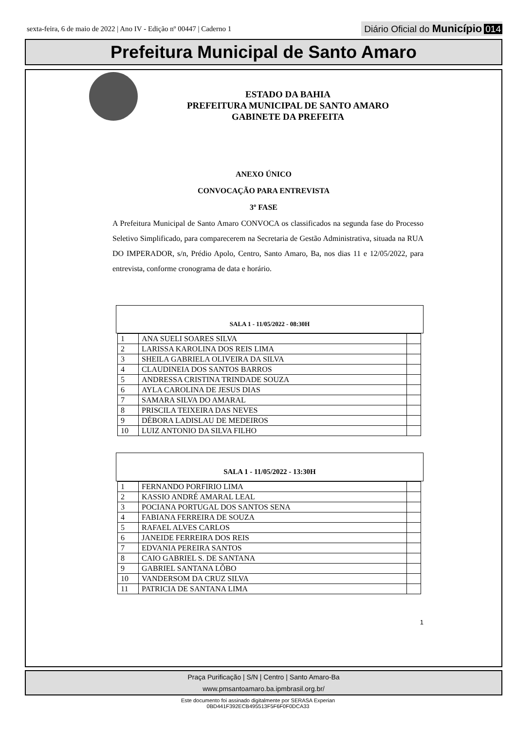sexta-feira, 6 de maio de 2022 | Ano IV - Edição nº 00447 | Caderno 1
Diário Oficial do Município 014
Prefeitura Municipal de Santo Amaro
ESTADO DA BAHIA
PREFEITURA MUNICIPAL DE SANTO AMARO
GABINETE DA PREFEITA
ANEXO ÚNICO
CONVOCAÇÃO PARA ENTREVISTA
3º FASE
A Prefeitura Municipal de Santo Amaro CONVOCA os classificados na segunda fase do Processo Seletivo Simplificado, para comparecerem na Secretaria de Gestão Administrativa, situada na RUA DO IMPERADOR, s/n, Prédio Apolo, Centro, Santo Amaro, Ba, nos dias 11 e 12/05/2022, para entrevista, conforme cronograma de data e horário.
SALA 1 - 11/05/2022 - 08:30H
| 1 | ANA SUELI SOARES SILVA | |
| 2 | LARISSA KAROLINA DOS REIS LIMA | |
| 3 | SHEILA GABRIELA OLIVEIRA DA SILVA | |
| 4 | CLAUDINEIA DOS SANTOS BARROS | |
| 5 | ANDRESSA CRISTINA TRINDADE SOUZA | |
| 6 | AYLA CAROLINA DE JESUS DIAS | |
| 7 | SAMARA SILVA DO AMARAL | |
| 8 | PRISCILA TEIXEIRA DAS NEVES | |
| 9 | DÉBORA LADISLAU DE MEDEIROS | |
| 10 | LUIZ ANTONIO DA SILVA FILHO | |
SALA 1 - 11/05/2022 - 13:30H
| 1 | FERNANDO PORFIRIO LIMA | |
| 2 | KASSIO ANDRÉ AMARAL LEAL | |
| 3 | POCIANA PORTUGAL DOS SANTOS SENA | |
| 4 | FABIANA FERREIRA DE SOUZA | |
| 5 | RAFAEL ALVES CARLOS | |
| 6 | JANEIDE FERREIRA DOS REIS | |
| 7 | EDVANIA PEREIRA SANTOS | |
| 8 | CAIO GABRIEL S. DE SANTANA | |
| 9 | GABRIEL SANTANA LÔBO | |
| 10 | VANDERSOM DA CRUZ SILVA | |
| 11 | PATRICIA DE SANTANA LIMA | |
1
Praça Purificação | S/N | Centro | Santo Amaro-Ba
www.pmsantoamaro.ba.ipmbrasil.org.br/
Este documento foi assinado digitalmente por SERASA Experian
0BD441F392ECB495513F5F6F0F0DCA33